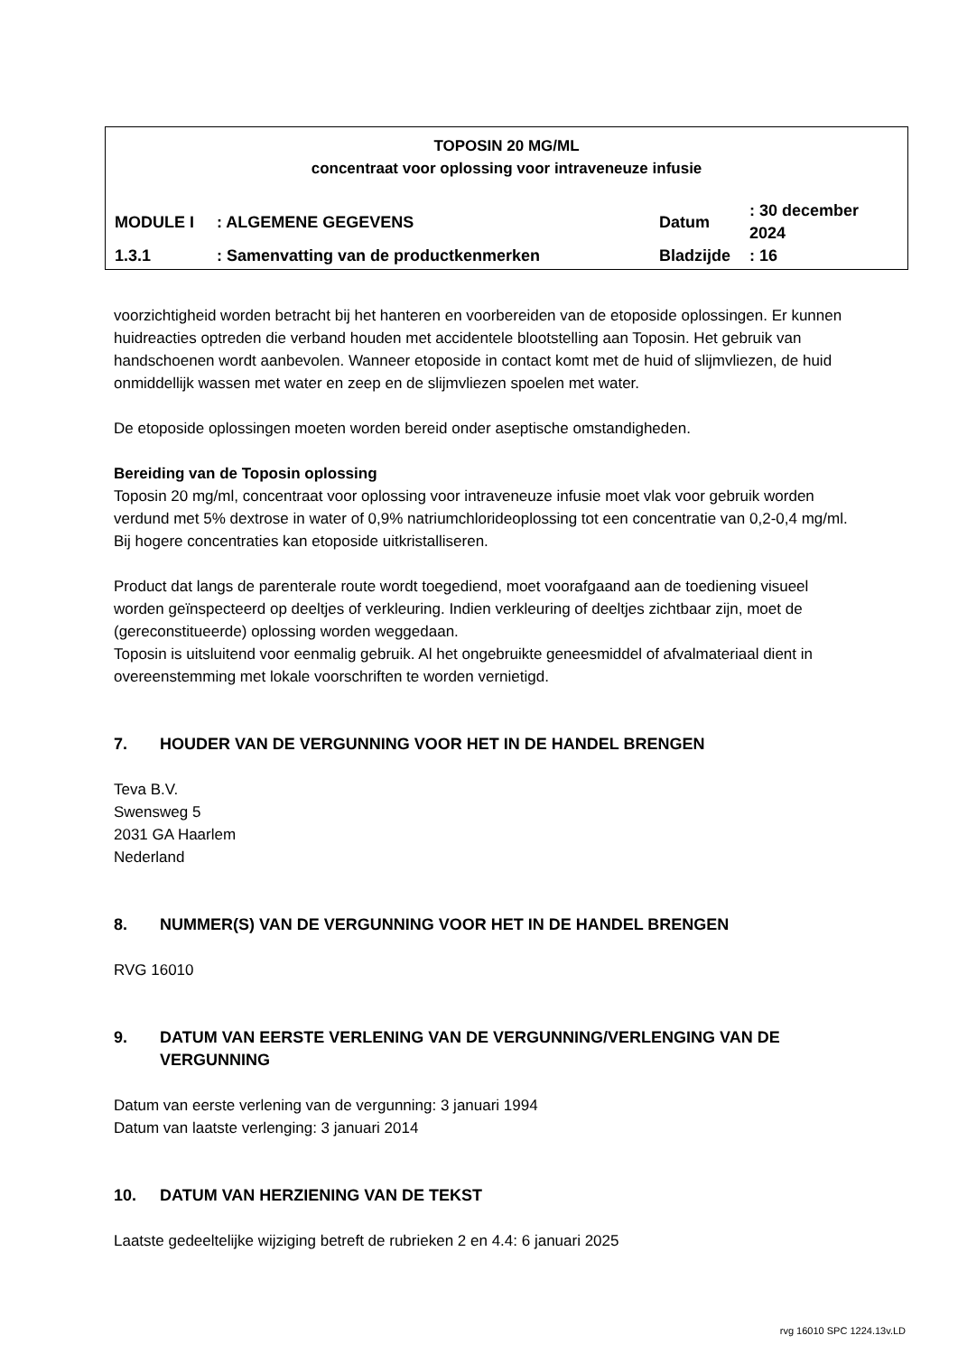TOPOSIN 20 MG/ML
concentraat voor oplossing voor intraveneuze infusie
| MODULE I | : ALGEMENE GEGEVENS | Datum | : 30 december 2024 |
| 1.3.1 | : Samenvatting van de productkenmerken | Bladzijde | : 16 |
voorzichtigheid worden betracht bij het hanteren en voorbereiden van de etoposide oplossingen. Er kunnen huidreacties optreden die verband houden met accidentele blootstelling aan Toposin. Het gebruik van handschoenen wordt aanbevolen. Wanneer etoposide in contact komt met de huid of slijmvliezen, de huid onmiddellijk wassen met water en zeep en de slijmvliezen spoelen met water.
De etoposide oplossingen moeten worden bereid onder aseptische omstandigheden.
Bereiding van de Toposin oplossing
Toposin 20 mg/ml, concentraat voor oplossing voor intraveneuze infusie moet vlak voor gebruik worden verdund met 5% dextrose in water of 0,9% natriumchlorideoplossing tot een concentratie van 0,2-0,4 mg/ml. Bij hogere concentraties kan etoposide uitkristalliseren.
Product dat langs de parenterale route wordt toegediend, moet voorafgaand aan de toediening visueel worden geïnspecteerd op deeltjes of verkleuring. Indien verkleuring of deeltjes zichtbaar zijn, moet de (gereconstitueerde) oplossing worden weggedaan.
Toposin is uitsluitend voor eenmalig gebruik. Al het ongebruikte geneesmiddel of afvalmateriaal dient in overeenstemming met lokale voorschriften te worden vernietigd.
7. HOUDER VAN DE VERGUNNING VOOR HET IN DE HANDEL BRENGEN
Teva B.V.
Swensweg 5
2031 GA Haarlem
Nederland
8. NUMMER(S) VAN DE VERGUNNING VOOR HET IN DE HANDEL BRENGEN
RVG 16010
9. DATUM VAN EERSTE VERLENING VAN DE VERGUNNING/VERLENGING VAN DE VERGUNNING
Datum van eerste verlening van de vergunning: 3 januari 1994
Datum van laatste verlenging: 3 januari 2014
10. DATUM VAN HERZIENING VAN DE TEKST
Laatste gedeeltelijke wijziging betreft de rubrieken 2 en 4.4: 6 januari 2025
rvg 16010 SPC 1224.13v.LD